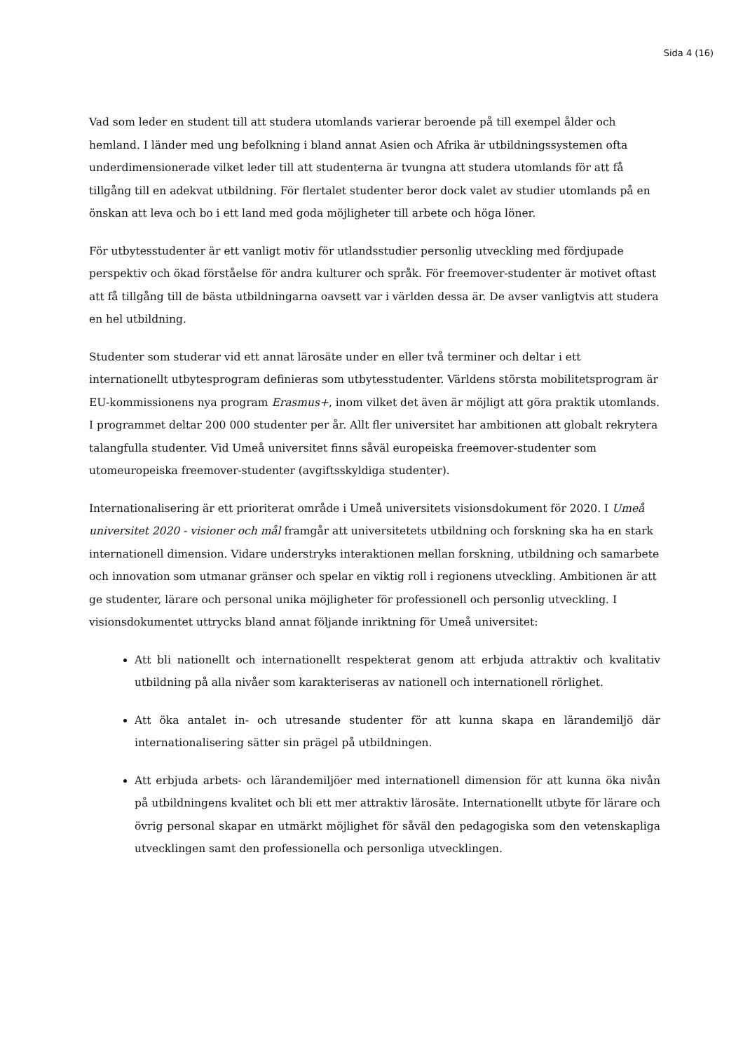Sida 4 (16)
Vad som leder en student till att studera utomlands varierar beroende på till exempel ålder och hemland. I länder med ung befolkning i bland annat Asien och Afrika är utbildningssystemen ofta underdimensionerade vilket leder till att studenterna är tvungna att studera utomlands för att få tillgång till en adekvat utbildning. För flertalet studenter beror dock valet av studier utomlands på en önskan att leva och bo i ett land med goda möjligheter till arbete och höga löner.
För utbytesstudenter är ett vanligt motiv för utlandsstudier personlig utveckling med fördjupade perspektiv och ökad förståelse för andra kulturer och språk. För freemover-studenter är motivet oftast att få tillgång till de bästa utbildningarna oavsett var i världen dessa är. De avser vanligtvis att studera en hel utbildning.
Studenter som studerar vid ett annat lärosäte under en eller två terminer och deltar i ett internationellt utbytesprogram definieras som utbytesstudenter. Världens största mobilitetsprogram är EU-kommissionens nya program Erasmus+, inom vilket det även är möjligt att göra praktik utomlands. I programmet deltar 200 000 studenter per år. Allt fler universitet har ambitionen att globalt rekrytera talangfulla studenter. Vid Umeå universitet finns såväl europeiska freemover-studenter som utomeuropeiska freemover-studenter (avgiftsskyldiga studenter).
Internationalisering är ett prioriterat område i Umeå universitets visionsdokument för 2020. I Umeå universitet 2020 - visioner och mål framgår att universitetets utbildning och forskning ska ha en stark internationell dimension. Vidare understryks interaktionen mellan forskning, utbildning och samarbete och innovation som utmanar gränser och spelar en viktig roll i regionens utveckling. Ambitionen är att ge studenter, lärare och personal unika möjligheter för professionell och personlig utveckling. I visionsdokumentet uttrycks bland annat följande inriktning för Umeå universitet:
Att bli nationellt och internationellt respekterat genom att erbjuda attraktiv och kvalitativ utbildning på alla nivåer som karakteriseras av nationell och internationell rörlighet.
Att öka antalet in- och utresande studenter för att kunna skapa en lärandemiljö där internationalisering sätter sin prägel på utbildningen.
Att erbjuda arbets- och lärandemiljöer med internationell dimension för att kunna öka nivån på utbildningens kvalitet och bli ett mer attraktiv lärosäte. Internationellt utbyte för lärare och övrig personal skapar en utmärkt möjlighet för såväl den pedagogiska som den vetenskapliga utvecklingen samt den professionella och personliga utvecklingen.